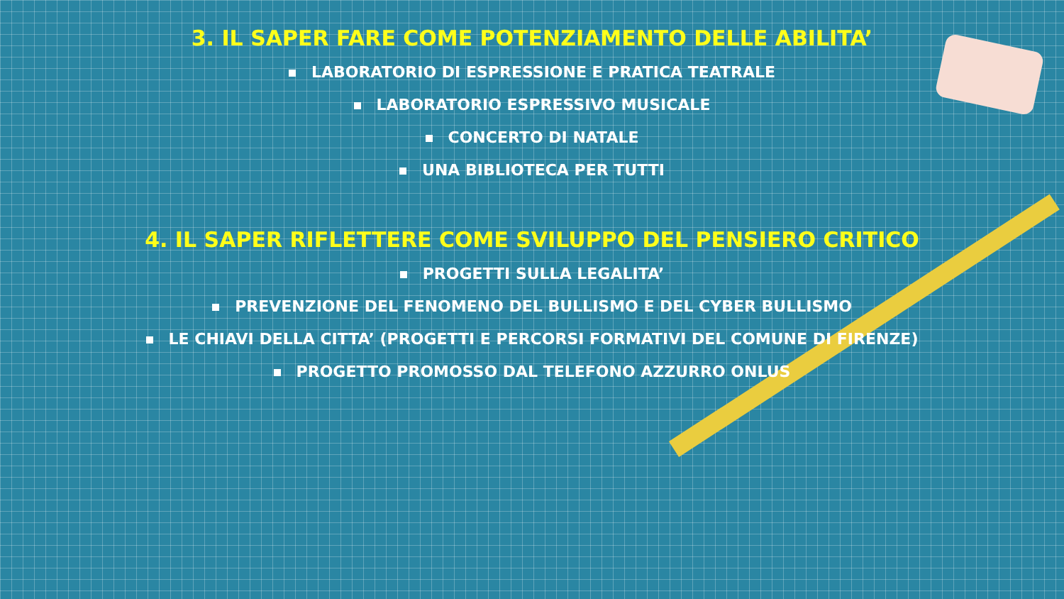3. IL SAPER FARE COME POTENZIAMENTO DELLE ABILITA’
LABORATORIO DI ESPRESSIONE E PRATICA TEATRALE
LABORATORIO ESPRESSIVO MUSICALE
CONCERTO DI NATALE
UNA BIBLIOTECA PER TUTTI
4. IL SAPER RIFLETTERE COME SVILUPPO DEL PENSIERO CRITICO
PROGETTI SULLA LEGALITA’
PREVENZIONE DEL FENOMENO DEL BULLISMO E DEL CYBER BULLISMO
LE CHIAVI DELLA CITTA’ (PROGETTI E PERCORSI FORMATIVI DEL COMUNE DI FIRENZE)
PROGETTO PROMOSSO DAL TELEFONO AZZURRO ONLUS